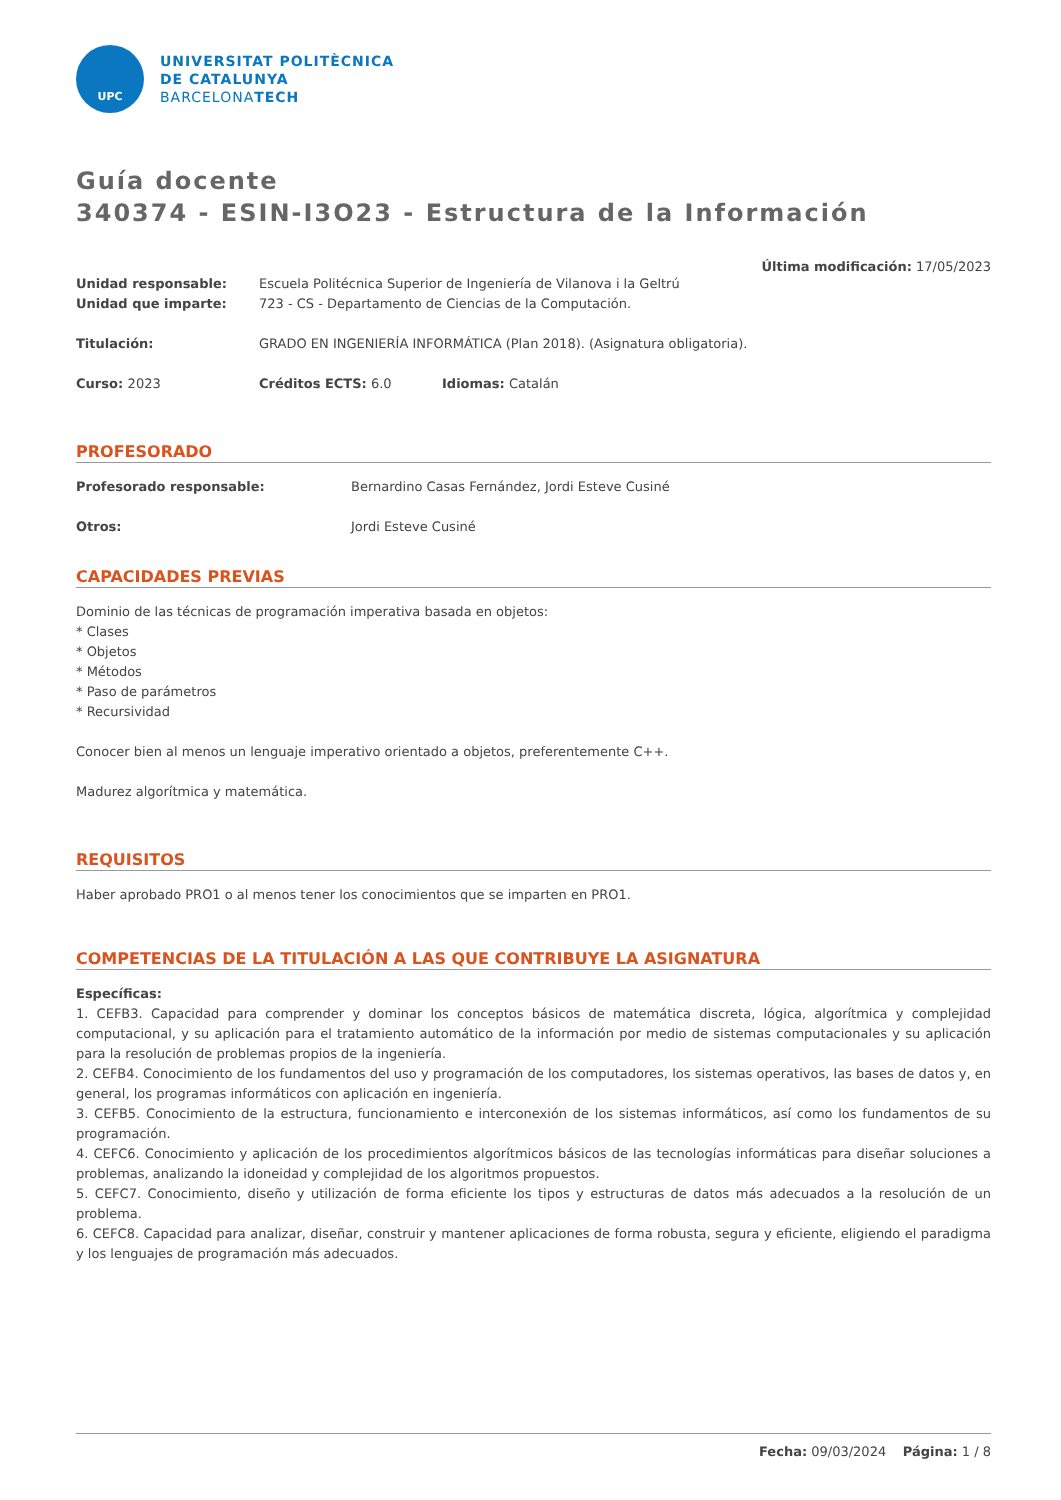UPC
UNIVERSITAT POLITÈCNICA
DE CATALUNYA
BARCELONATECH
Guía docente
340374 - ESIN-I3O23 - Estructura de la Información
Última modificación: 17/05/2023
Unidad responsable: Escuela Politécnica Superior de Ingeniería de Vilanova i la Geltrú
Unidad que imparte: 723 - CS - Departamento de Ciencias de la Computación.
Titulación: GRADO EN INGENIERÍA INFORMÁTICA (Plan 2018). (Asignatura obligatoria).
Curso: 2023 Créditos ECTS: 6.0 Idiomas: Catalán
PROFESORADO
Profesorado responsable: Bernardino Casas Fernández, Jordi Esteve Cusiné
Otros: Jordi Esteve Cusiné
CAPACIDADES PREVIAS
Dominio de las técnicas de programación imperativa basada en objetos:
* Clases
* Objetos
* Métodos
* Paso de parámetros
* Recursividad
Conocer bien al menos un lenguaje imperativo orientado a objetos, preferentemente C++.
Madurez algorítmica y matemática.
REQUISITOS
Haber aprobado PRO1 o al menos tener los conocimientos que se imparten en PRO1.
COMPETENCIAS DE LA TITULACIÓN A LAS QUE CONTRIBUYE LA ASIGNATURA
Específicas:
1. CEFB3. Capacidad para comprender y dominar los conceptos básicos de matemática discreta, lógica, algorítmica y complejidad computacional, y su aplicación para el tratamiento automático de la información por medio de sistemas computacionales y su aplicación para la resolución de problemas propios de la ingeniería.
2. CEFB4. Conocimiento de los fundamentos del uso y programación de los computadores, los sistemas operativos, las bases de datos y, en general, los programas informáticos con aplicación en ingeniería.
3. CEFB5. Conocimiento de la estructura, funcionamiento e interconexión de los sistemas informáticos, así como los fundamentos de su programación.
4. CEFC6. Conocimiento y aplicación de los procedimientos algorítmicos básicos de las tecnologías informáticas para diseñar soluciones a problemas, analizando la idoneidad y complejidad de los algoritmos propuestos.
5. CEFC7. Conocimiento, diseño y utilización de forma eficiente los tipos y estructuras de datos más adecuados a la resolución de un problema.
6. CEFC8. Capacidad para analizar, diseñar, construir y mantener aplicaciones de forma robusta, segura y eficiente, eligiendo el paradigma y los lenguajes de programación más adecuados.
Fecha: 09/03/2024 Página: 1 / 8